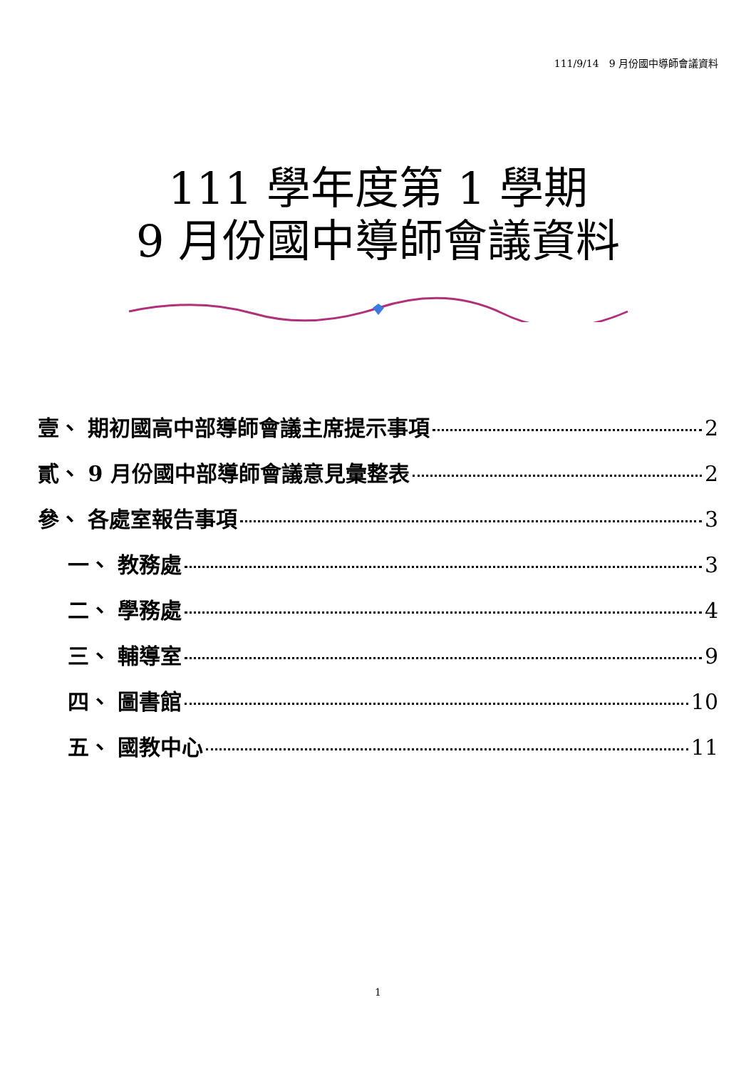111/9/14　9 月份國中導師會議資料
111 學年度第 1 學期
9 月份國中導師會議資料
壹、 期初國高中部導師會議主席提示事項 2
貳、 9 月份國中部導師會議意見彙整表 2
參、 各處室報告事項 3
一、 教務處 3
二、 學務處 4
三、 輔導室 9
四、 圖書館 10
五、 國教中心 11
1